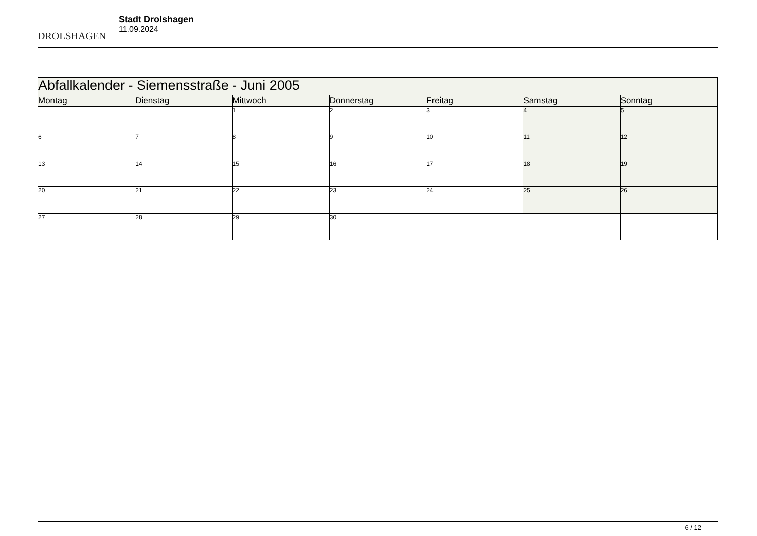DROLSHAGEN
Stadt Drolshagen
11.09.2024
| Abfallkalender - Siemensstraße - Juni 2005 | | | | | | |
| Montag | Dienstag | Mittwoch | Donnerstag | Freitag | Samstag | Sonntag |
| | | 1 | 2 | 3 | 4 | 5 |
| 6 | 7 | 8 | 9 | 10 | 11 | 12 |
| 13 | 14 | 15 | 16 | 17 | 18 | 19 |
| 20 | 21 | 22 | 23 | 24 | 25 | 26 |
| 27 | 28 | 29 | 30 | | | |
6 / 12